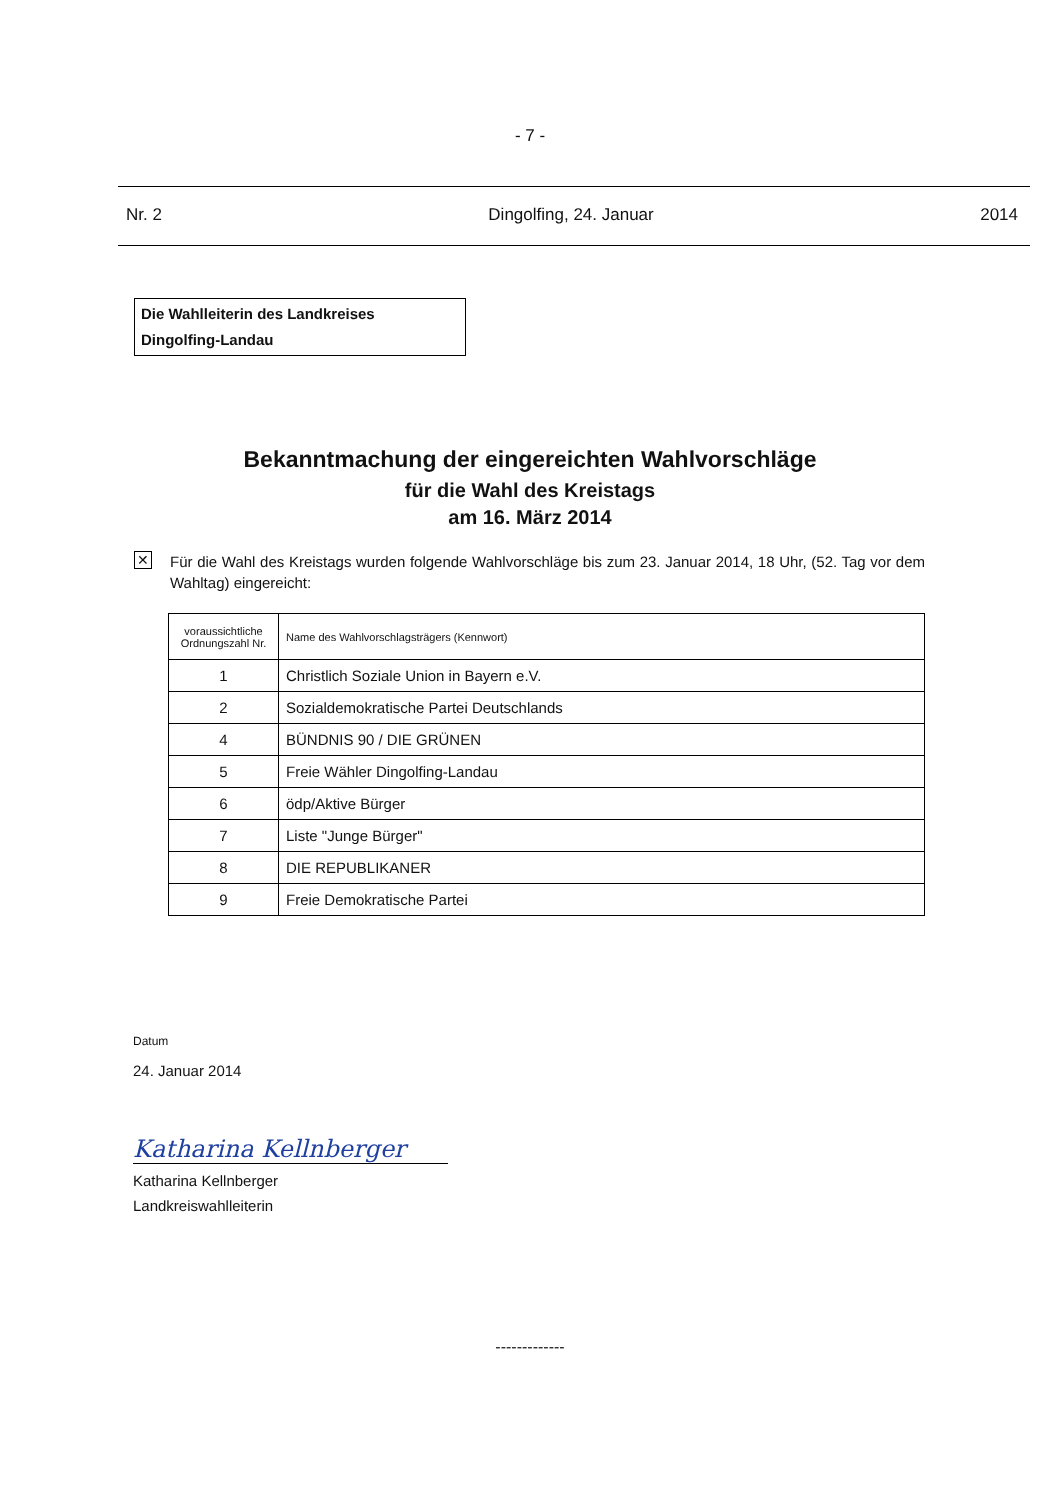- 7 -
Nr. 2 Dingolfing, 24. Januar 2014
Die Wahlleiterin des Landkreises
Dingolfing-Landau
Bekanntmachung der eingereichten Wahlvorschläge
für die Wahl des Kreistags
am 16. März 2014
✕
Für die Wahl des Kreistags wurden folgende Wahlvorschläge bis zum 23. Januar 2014, 18 Uhr, (52. Tag vor dem Wahltag) eingereicht:
| voraussichtliche Ordnungszahl Nr. | Name des Wahlvorschlagsträgers (Kennwort) |
| --- | --- |
| 1 | Christlich Soziale Union in Bayern e.V. |
| 2 | Sozialdemokratische Partei Deutschlands |
| 4 | BÜNDNIS 90 / DIE GRÜNEN |
| 5 | Freie Wähler Dingolfing-Landau |
| 6 | ödp/Aktive Bürger |
| 7 | Liste "Junge Bürger" |
| 8 | DIE REPUBLIKANER |
| 9 | Freie Demokratische Partei |
Datum
24. Januar 2014
Katharina Kellnberger
Katharina Kellnberger
Landkreiswahlleiterin
-------------